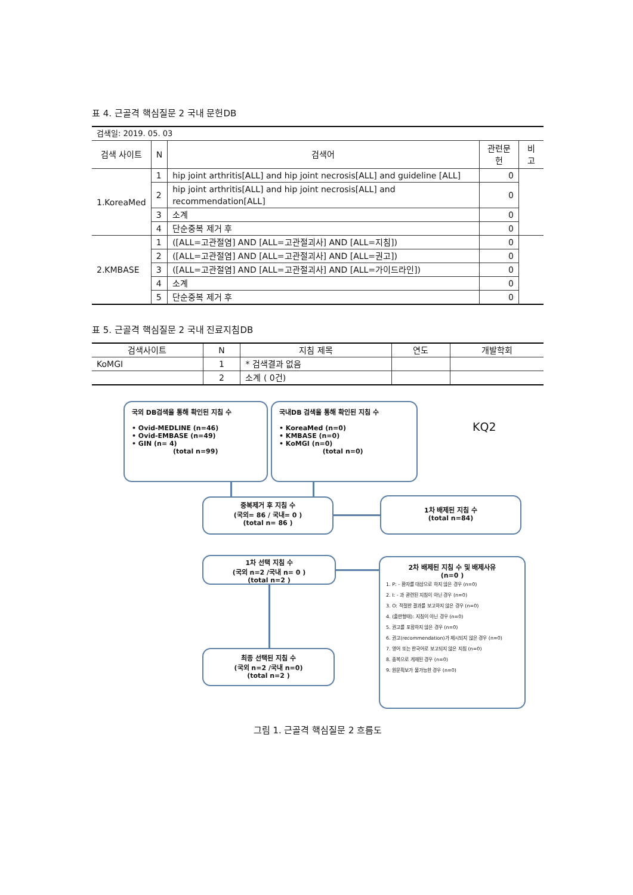표 4. 근골격 핵심질문 2 국내 문헌DB
| 검색일: 2019. 05. 03 | | | | |
| 검색 사이트 | N | 검색어 | 관련문헌 | 비고 |
| 1.KoreaMed | 1 | hip joint arthritis[ALL] and hip joint necrosis[ALL] and guideline [ALL] | 0 | |
| | 2 | hip joint arthritis[ALL] and hip joint necrosis[ALL] and recommendation[ALL] | 0 | |
| | 3 | 소계 | 0 | |
| | 4 | 단순중복 제거 후 | 0 | |
| 2.KMBASE | 1 | ([ALL=고관절염] AND [ALL=고관절괴사] AND [ALL=지침]) | 0 | |
| | 2 | ([ALL=고관절염] AND [ALL=고관절괴사] AND [ALL=권고]) | 0 | |
| | 3 | ([ALL=고관절염] AND [ALL=고관절괴사] AND [ALL=가이드라인]) | 0 | |
| | 4 | 소계 | 0 | |
| | 5 | 단순중복 제거 후 | 0 | |
표 5. 근골격 핵심질문 2 국내 진료지침DB
| 검색사이트 | N | 지침 제목 | 연도 | 개발학회 |
| --- | --- | --- | --- | --- |
| KoMGI | 1 | * 검색결과 없음 | | |
| | 2 | 소계 ( 0건) | | |
국외 DB검색을 통해 확인된 지침 수
• Ovid-MEDLINE (n=46)
• Ovid-EMBASE (n=49)
• GIN (n= 4)
(total n=99)
국내DB 검색을 통해 확인된 지침 수
• KoreaMed (n=0)
• KMBASE (n=0)
• KoMGI (n=0)
(total n=0)
KQ2
중복제거 후 지침 수
(국외= 86 / 국내= 0 )
(total n= 86 )
1차 배제된 지침 수
(total n=84)
1차 선택 지침 수
(국외 n=2 /국내 n= 0 )
(total n=2 )
최종 선택된 지침 수
(국외 n=2 /국내 n=0)
(total n=2 )
2차 배제된 지침 수 및 배제사유
(n=0 )
1. P: - 환자를 대상으로 하지 않은 경우 (n=0)
2. I: - 과 관련된 지침이 아닌 경우 (n=0)
3. O: 적절한 결과를 보고하지 않은 경우 (n=0)
4. (출판형태): 지침이 아닌 경우 (n=0)
5. 권고를 포함하지 않은 경우 (n=0)
6. 권고(recommendation)가 제시되지 않은 경우 (n=0)
7. 영어 또는 한국어로 보고되지 않은 지침 (n=0)
8. 중복으로 게재된 경우 (n=0)
9. 원문획보가 불가능한 경우 (n=0)
그림 1. 근골격 핵심질문 2 흐름도